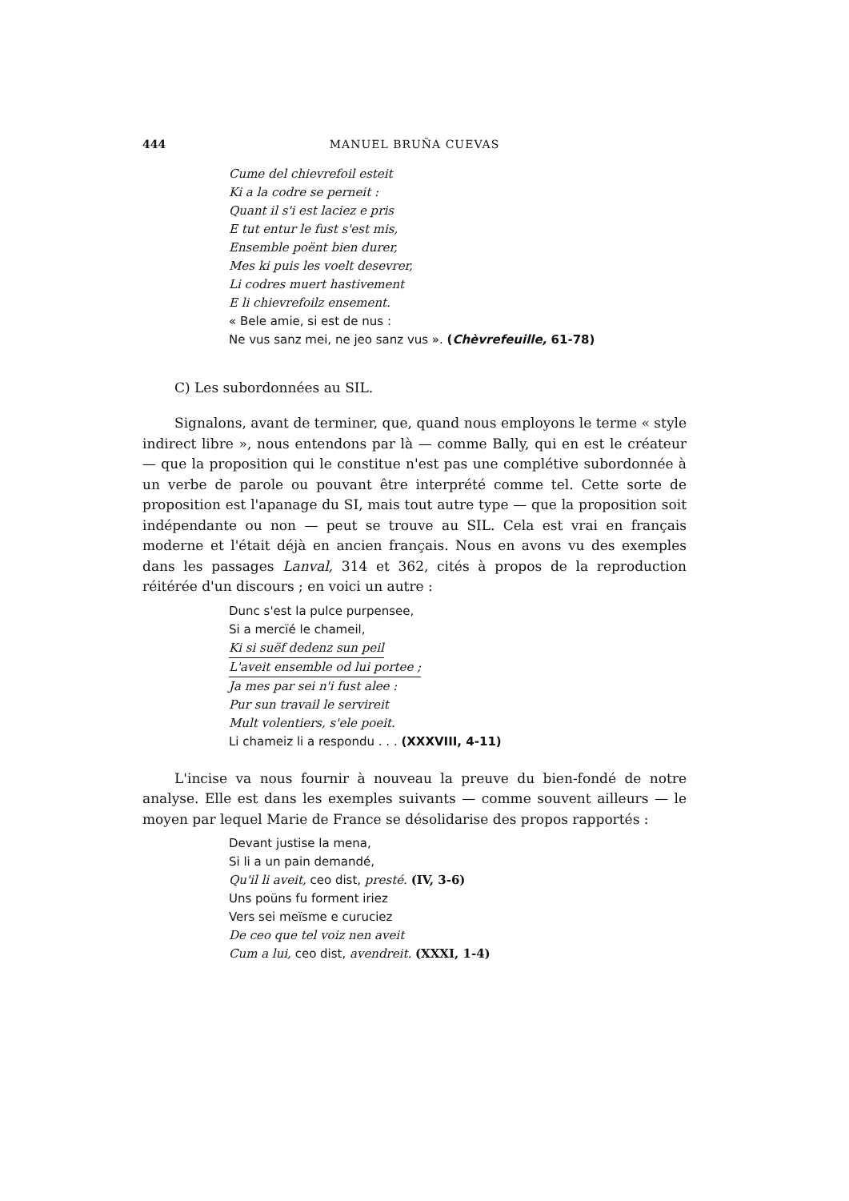444 MANUEL BRUÑA CUEVAS
Cume del chievrefoil esteit
Ki a la codre se perneit :
Quant il s'i est laciez e pris
E tut entur le fust s'est mis,
Ensemble poënt bien durer,
Mes ki puis les voelt desevrer,
Li codres muert hastivement
E li chievrefoilz ensement.
« Bele amie, si est de nus :
Ne vus sanz mei, ne jeo sanz vus ». (Chèvrefeuille, 61-78)
C) Les subordonnées au SIL.
Signalons, avant de terminer, que, quand nous employons le terme « style indirect libre », nous entendons par là — comme Bally, qui en est le créateur — que la proposition qui le constitue n'est pas une complétive subordonnée à un verbe de parole ou pouvant être interprété comme tel. Cette sorte de proposition est l'apanage du SI, mais tout autre type — que la proposition soit indépendante ou non — peut se trouve au SIL. Cela est vrai en français moderne et l'était déjà en ancien français. Nous en avons vu des exemples dans les passages Lanval, 314 et 362, cités à propos de la reproduction réitérée d'un discours ; en voici un autre :
Dunc s'est la pulce purpensee,
Si a mercïé le chameil,
Ki si suëf dedenz sun peil
L'aveit ensemble od lui portee ;
Ja mes par sei n'i fust alee :
Pur sun travail le servireit
Mult volentiers, s'ele poeit.
Li chameiz li a respondu . . . (XXXVIII, 4-11)
L'incise va nous fournir à nouveau la preuve du bien-fondé de notre analyse. Elle est dans les exemples suivants — comme souvent ailleurs — le moyen par lequel Marie de France se désolidarise des propos rapportés :
Devant justise la mena,
Si li a un pain demandé,
Qu'il li aveit, ceo dist, presté. (IV, 3-6)
Uns poüns fu forment iriez
Vers sei meïsme e curuciez
De ceo que tel voiz nen aveit
Cum a lui, ceo dist, avendreit. (XXXI, 1-4)